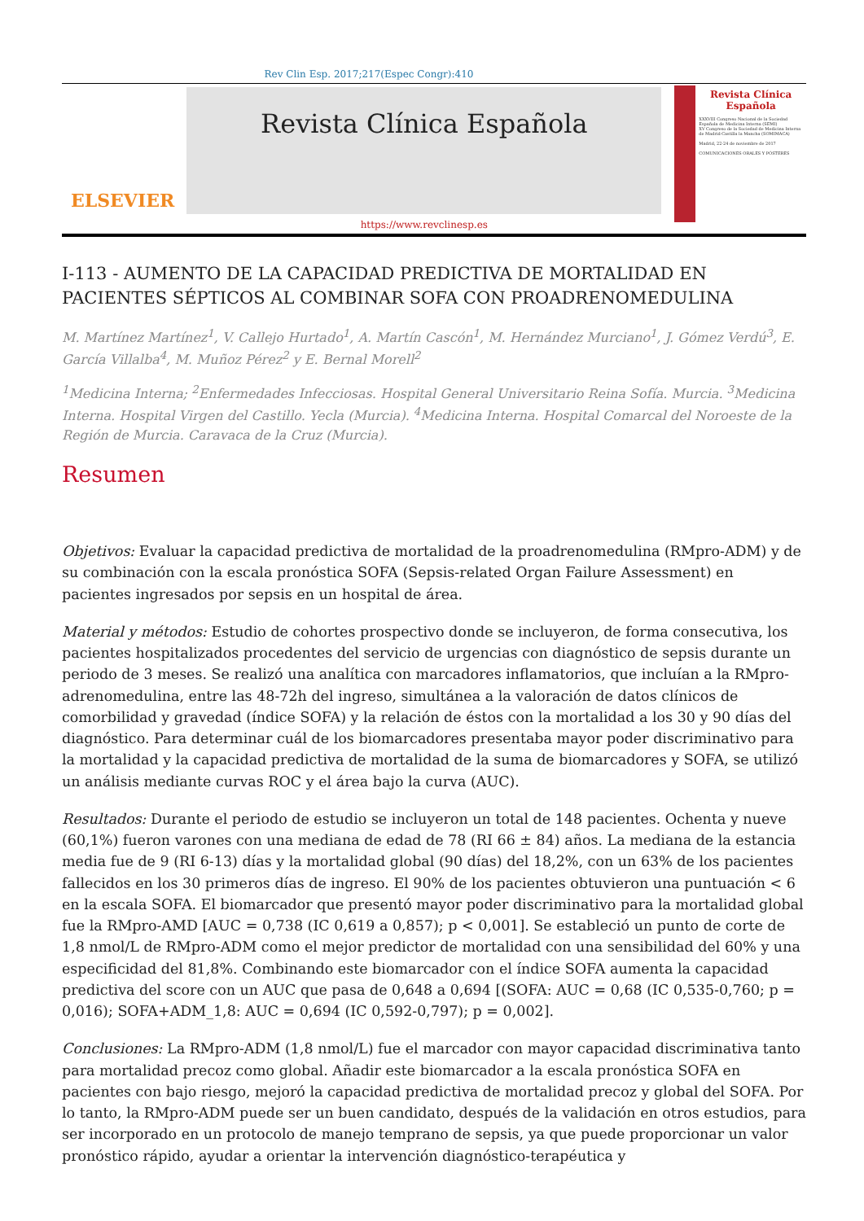Rev Clin Esp. 2017;217(Espec Congr):410
ELSEVIER
Revista Clínica Española
https://www.revclinesp.es
Revista Clínica Española
XXXVIII Congreso Nacional de la Sociedad Española de Medicina Interna (SEMI)
XV Congreso de la Sociedad de Medicina Interna de Madrid-Castilla la Mancha (SOMIMACA)
Madrid, 22-24 de noviembre de 2017
COMUNICACIONES ORALES Y PÓSTERES
I-113 - AUMENTO DE LA CAPACIDAD PREDICTIVA DE MORTALIDAD EN PACIENTES SÉPTICOS AL COMBINAR SOFA CON PROADRENOMEDULINA
M. Martínez Martínez<sup>1</sup>, V. Callejo Hurtado<sup>1</sup>, A. Martín Cascón<sup>1</sup>, M. Hernández Murciano<sup>1</sup>, J. Gómez Verdú<sup>3</sup>, E. García Villalba<sup>4</sup>, M. Muñoz Pérez<sup>2</sup> y E. Bernal Morell<sup>2</sup>
<sup>1</sup> Medicina Interna; <sup>2</sup>Enfermedades Infecciosas. Hospital General Universitario Reina Sofía. Murcia. <sup>3</sup>Medicina Interna. Hospital Virgen del Castillo. Yecla (Murcia). <sup>4</sup>Medicina Interna. Hospital Comarcal del Noroeste de la Región de Murcia. Caravaca de la Cruz (Murcia).
Resumen
Objetivos: Evaluar la capacidad predictiva de mortalidad de la proadrenomedulina (RMpro-ADM) y de su combinación con la escala pronóstica SOFA (Sepsis-related Organ Failure Assessment) en pacientes ingresados por sepsis en un hospital de área.
Material y métodos: Estudio de cohortes prospectivo donde se incluyeron, de forma consecutiva, los pacientes hospitalizados procedentes del servicio de urgencias con diagnóstico de sepsis durante un periodo de 3 meses. Se realizó una analítica con marcadores inflamatorios, que incluían a la RMpro-adrenomedulina, entre las 48-72h del ingreso, simultánea a la valoración de datos clínicos de comorbilidad y gravedad (índice SOFA) y la relación de éstos con la mortalidad a los 30 y 90 días del diagnóstico. Para determinar cuál de los biomarcadores presentaba mayor poder discriminativo para la mortalidad y la capacidad predictiva de mortalidad de la suma de biomarcadores y SOFA, se utilizó un análisis mediante curvas ROC y el área bajo la curva (AUC).
Resultados: Durante el periodo de estudio se incluyeron un total de 148 pacientes. Ochenta y nueve (60,1%) fueron varones con una mediana de edad de 78 (RI 66 ± 84) años. La mediana de la estancia media fue de 9 (RI 6-13) días y la mortalidad global (90 días) del 18,2%, con un 63% de los pacientes fallecidos en los 30 primeros días de ingreso. El 90% de los pacientes obtuvieron una puntuación < 6 en la escala SOFA. El biomarcador que presentó mayor poder discriminativo para la mortalidad global fue la RMpro-AMD [AUC = 0,738 (IC 0,619 a 0,857); p < 0,001]. Se estableció un punto de corte de 1,8 nmol/L de RMpro-ADM como el mejor predictor de mortalidad con una sensibilidad del 60% y una especificidad del 81,8%. Combinando este biomarcador con el índice SOFA aumenta la capacidad predictiva del score con un AUC que pasa de 0,648 a 0,694 [(SOFA: AUC = 0,68 (IC 0,535-0,760; p = 0,016); SOFA+ADM_1,8: AUC = 0,694 (IC 0,592-0,797); p = 0,002].
Conclusiones: La RMpro-ADM (1,8 nmol/L) fue el marcador con mayor capacidad discriminativa tanto para mortalidad precoz como global. Añadir este biomarcador a la escala pronóstica SOFA en pacientes con bajo riesgo, mejoró la capacidad predictiva de mortalidad precoz y global del SOFA. Por lo tanto, la RMpro-ADM puede ser un buen candidato, después de la validación en otros estudios, para ser incorporado en un protocolo de manejo temprano de sepsis, ya que puede proporcionar un valor pronóstico rápido, ayudar a orientar la intervención diagnóstico-terapéutica y